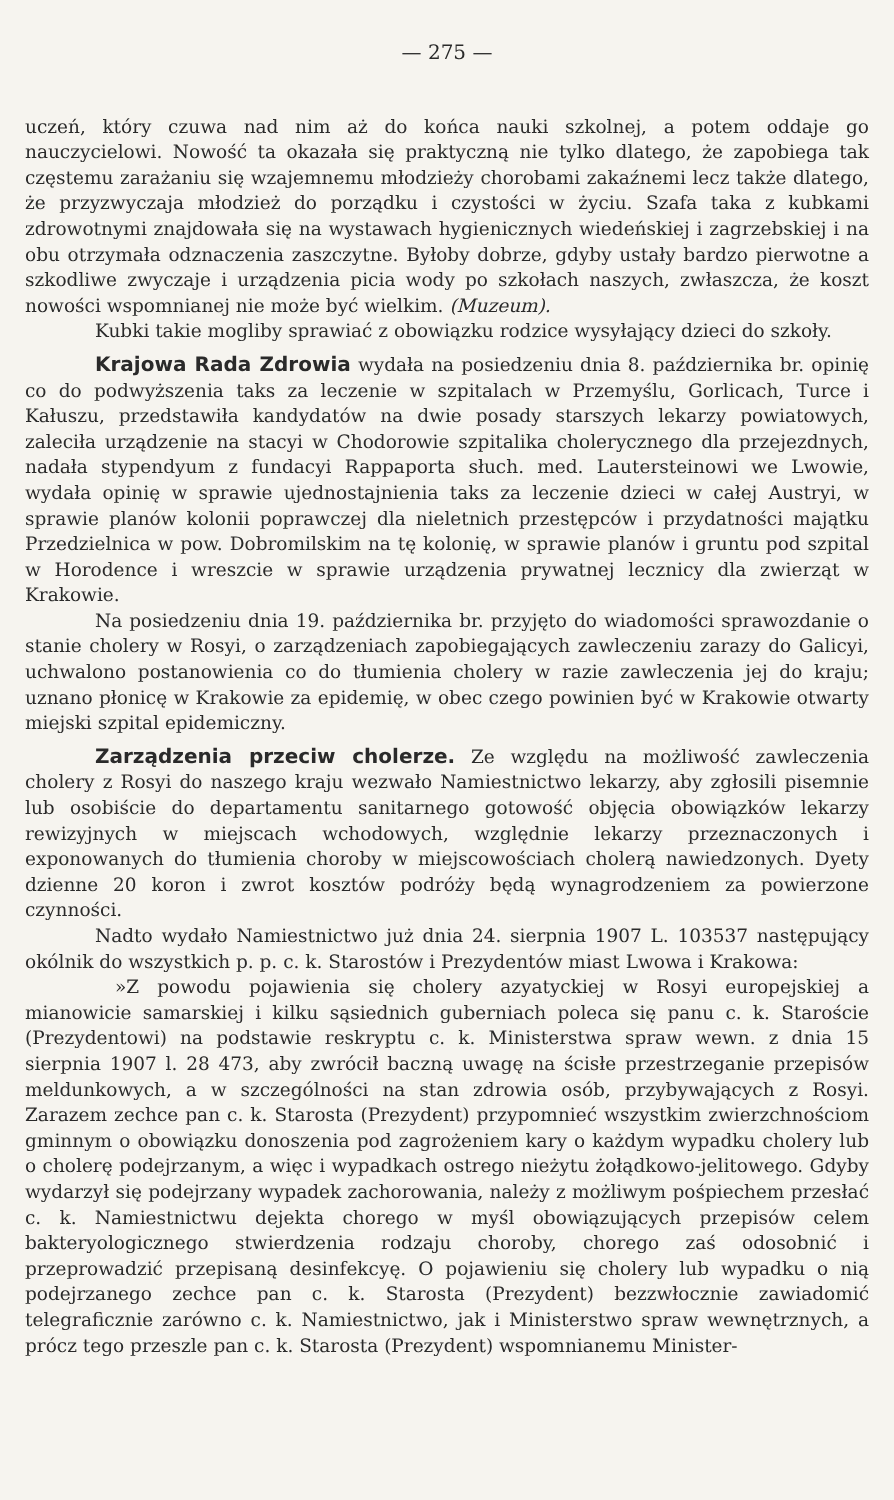— 275 —
uczeń, który czuwa nad nim aż do końca nauki szkolnej, a potem oddaje go nauczycielowi. Nowość ta okazała się praktyczną nie tylko dlatego, że zapobiega tak częstemu zarażaniu się wzajemnemu młodzieży chorobami zakaźnemi lecz także dlatego, że przyzwyczaja młodzież do porządku i czystości w życiu. Szafa taka z kubkami zdrowotnymi znajdowała się na wystawach hygienicznych wiedeńskiej i zagrzebskiej i na obu otrzymała odznaczenia zaszczytne. Byłoby dobrze, gdyby ustały bardzo pierwotne a szkodliwe zwyczaje i urządzenia picia wody po szkołach naszych, zwłaszcza, że koszt nowości wspomnianej nie może być wielkim. (Muzeum).
Kubki takie mogliby sprawiać z obowiązku rodzice wysyłający dzieci do szkoły.
Krajowa Rada Zdrowia wydała na posiedzeniu dnia 8. października br. opinię co do podwyższenia taks za leczenie w szpitalach w Przemyślu, Gorlicach, Turce i Kałuszu, przedstawiła kandydatów na dwie posady starszych lekarzy powiatowych, zaleciła urządzenie na stacyi w Chodorowie szpitalika cholerycznego dla przejezdnych, nadała stypendyum z fundacyi Rappaporta słuch. med. Lautersteinowi we Lwowie, wydała opinię w sprawie ujednostajnienia taks za leczenie dzieci w całej Austryi, w sprawie planów kolonii poprawczej dla nieletnich przestępców i przydatności majątku Przedzielnica w pow. Dobromilskim na tę kolonię, w sprawie planów i gruntu pod szpital w Horodence i wreszcie w sprawie urządzenia prywatnej lecznicy dla zwierząt w Krakowie.
Na posiedzeniu dnia 19. października br. przyjęto do wiadomości sprawozdanie o stanie cholery w Rosyi, o zarządzeniach zapobiegających zawleczeniu zarazy do Galicyi, uchwalono postanowienia co do tłumienia cholery w razie zawleczenia jej do kraju; uznano płonicę w Krakowie za epidemię, w obec czego powinien być w Krakowie otwarty miejski szpital epidemiczny.
Zarządzenia przeciw cholerze. Ze względu na możliwość zawleczenia cholery z Rosyi do naszego kraju wezwało Namiestnictwo lekarzy, aby zgłosili pisemnie lub osobiście do departamentu sanitarnego gotowość objęcia obowiązków lekarzy rewizyjnych w miejscach wchodowych, względnie lekarzy przeznaczonych i exponowanych do tłumienia choroby w miejscowościach cholerą nawiedzonych. Dyety dzienne 20 koron i zwrot kosztów podróży będą wynagrodzeniem za powierzone czynności.
Nadto wydało Namiestnictwo już dnia 24. sierpnia 1907 L. 103537 następujący okólnik do wszystkich p. p. c. k. Starostów i Prezydentów miast Lwowa i Krakowa:
»Z powodu pojawienia się cholery azyatyckiej w Rosyi europejskiej a mianowicie samarskiej i kilku sąsiednich guberniach poleca się panu c. k. Staroście (Prezydentowi) na podstawie reskryptu c. k. Ministerstwa spraw wewn. z dnia 15 sierpnia 1907 l. 28 473, aby zwrócił baczną uwagę na ścisłe przestrzeganie przepisów meldunkowych, a w szczególności na stan zdrowia osób, przybywających z Rosyi. Zarazem zechce pan c. k. Starosta (Prezydent) przypomnieć wszystkim zwierzchnościom gminnym o obowiązku donoszenia pod zagrożeniem kary o każdym wypadku cholery lub o cholerę podejrzanym, a więc i wypadkach ostrego nieżytu żołądkowo-jelitowego. Gdyby wydarzył się podejrzany wypadek zachorowania, należy z możliwym pośpiechem przesłać c. k. Namiestnictwu dejekta chorego w myśl obowiązujących przepisów celem bakteryologicznego stwierdzenia rodzaju choroby, chorego zaś odosobnić i przeprowadzić przepisaną desinfekcyę. O pojawieniu się cholery lub wypadku o nią podejrzanego zechce pan c. k. Starosta (Prezydent) bezzwłocznie zawiadomić telegraficznie zarówno c. k. Namiestnictwo, jak i Ministerstwo spraw wewnętrznych, a prócz tego przeszle pan c. k. Starosta (Prezydent) wspomnianemu Minister-